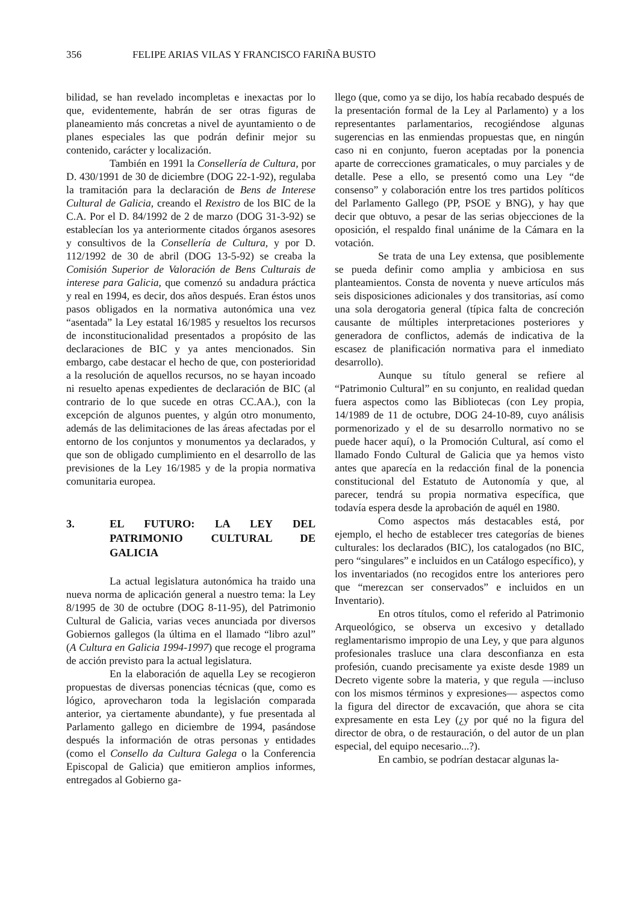356 FELIPE ARIAS VILAS Y FRANCISCO FARIÑA BUSTO
bilidad, se han revelado incompletas e inexactas por lo que, evidentemente, habrán de ser otras figuras de planeamiento más concretas a nivel de ayuntamiento o de planes especiales las que podrán definir mejor su contenido, carácter y localización.
También en 1991 la Consellería de Cultura, por D. 430/1991 de 30 de diciembre (DOG 22-1-92), regulaba la tramitación para la declaración de Bens de Interese Cultural de Galicia, creando el Rexistro de los BIC de la C.A. Por el D. 84/1992 de 2 de marzo (DOG 31-3-92) se establecían los ya anteriormente citados órganos asesores y consultivos de la Consellería de Cultura, y por D. 112/1992 de 30 de abril (DOG 13-5-92) se creaba la Comisión Superior de Valoración de Bens Culturais de interese para Galicia, que comenzó su andadura práctica y real en 1994, es decir, dos años después. Eran éstos unos pasos obligados en la normativa autonómica una vez “asentada” la Ley estatal 16/1985 y resueltos los recursos de inconstitucionalidad presentados a propósito de las declaraciones de BIC y ya antes mencionados. Sin embargo, cabe destacar el hecho de que, con posterioridad a la resolución de aquellos recursos, no se hayan incoado ni resuelto apenas expedientes de declaración de BIC (al contrario de lo que sucede en otras CC.AA.), con la excepción de algunos puentes, y algún otro monumento, además de las delimitaciones de las áreas afectadas por el entorno de los conjuntos y monumentos ya declarados, y que son de obligado cumplimiento en el desarrollo de las previsiones de la Ley 16/1985 y de la propia normativa comunitaria europea.
3. EL FUTURO: LA LEY DEL PATRIMONIO CULTURAL DE GALICIA
La actual legislatura autonómica ha traido una nueva norma de aplicación general a nuestro tema: la Ley 8/1995 de 30 de octubre (DOG 8-11-95), del Patrimonio Cultural de Galicia, varias veces anunciada por diversos Gobiernos gallegos (la última en el llamado “libro azul” (A Cultura en Galicia 1994-1997) que recoge el programa de acción previsto para la actual legislatura.
En la elaboración de aquella Ley se recogieron propuestas de diversas ponencias técnicas (que, como es lógico, aprovecharon toda la legislación comparada anterior, ya ciertamente abundante), y fue presentada al Parlamento gallego en diciembre de 1994, pasándose después la información de otras personas y entidades (como el Consello da Cultura Galega o la Conferencia Episcopal de Galicia) que emitieron amplios informes, entregados al Gobierno ga-
llego (que, como ya se dijo, los había recabado después de la presentación formal de la Ley al Parlamento) y a los representantes parlamentarios, recogiéndose algunas sugerencias en las enmiendas propuestas que, en ningún caso ni en conjunto, fueron aceptadas por la ponencia aparte de correcciones gramaticales, o muy parciales y de detalle. Pese a ello, se presentó como una Ley “de consenso” y colaboración entre los tres partidos políticos del Parlamento Gallego (PP, PSOE y BNG), y hay que decir que obtuvo, a pesar de las serias objecciones de la oposición, el respaldo final unánime de la Cámara en la votación.
Se trata de una Ley extensa, que posiblemente se pueda definir como amplia y ambiciosa en sus planteamientos. Consta de noventa y nueve artículos más seis disposiciones adicionales y dos transitorias, así como una sola derogatoria general (típica falta de concreción causante de múltiples interpretaciones posteriores y generadora de conflictos, además de indicativa de la escasez de planificación normativa para el inmediato desarrollo).
Aunque su título general se refiere al “Patrimonio Cultural” en su conjunto, en realidad quedan fuera aspectos como las Bibliotecas (con Ley propia, 14/1989 de 11 de octubre, DOG 24-10-89, cuyo análisis pormenorizado y el de su desarrollo normativo no se puede hacer aquí), o la Promoción Cultural, así como el llamado Fondo Cultural de Galicia que ya hemos visto antes que aparecía en la redacción final de la ponencia constitucional del Estatuto de Autonomía y que, al parecer, tendrá su propia normativa específica, que todavía espera desde la aprobación de aquél en 1980.
Como aspectos más destacables está, por ejemplo, el hecho de establecer tres categorías de bienes culturales: los declarados (BIC), los catalogados (no BIC, pero “singulares” e incluidos en un Catálogo específico), y los inventariados (no recogidos entre los anteriores pero que “merezcan ser conservados” e incluidos en un Inventario).
En otros títulos, como el referido al Patrimonio Arqueológico, se observa un excesivo y detallado reglamentarismo impropio de una Ley, y que para algunos profesionales trasluce una clara desconfianza en esta profesión, cuando precisamente ya existe desde 1989 un Decreto vigente sobre la materia, y que regula —incluso con los mismos términos y expresiones— aspectos como la figura del director de excavación, que ahora se cita expresamente en esta Ley (¿y por qué no la figura del director de obra, o de restauración, o del autor de un plan especial, del equipo necesario...?).
En cambio, se podrían destacar algunas la-